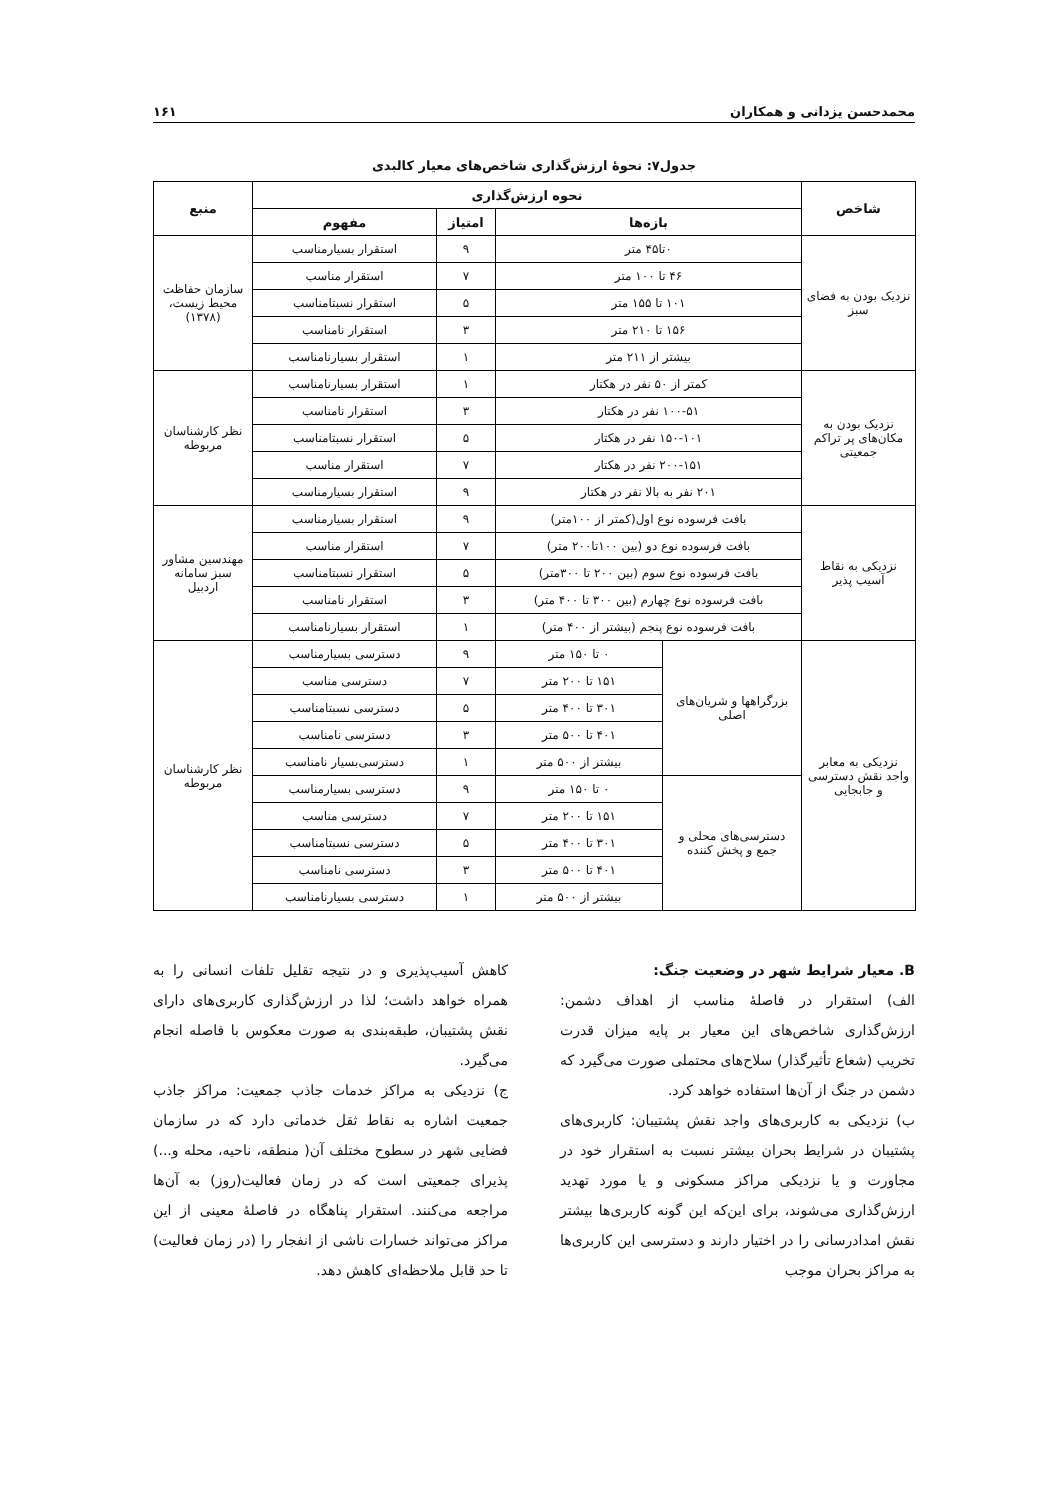محمدحسن یزدانی و همکاران ۱۶۱
جدول۷: نحوهٔ ارزش‌گذاری شاخص‌های معیار کالبدی
| شاخص | نحوه ارزش‌گذاری | | | | منبع |
| --- | --- | --- | --- | --- | --- |
| | بازه‌ها | | امتیاز | مفهوم | |
| نزدیک بودن به فضای سبز | ۰تا۴۵ متر | | ۹ | استقرار بسیارمناسب | سازمان حفاظت محیط زیست،(۱۳۷۸) |
| | ۴۶ تا ۱۰۰ متر | | ۷ | استقرار مناسب | |
| | ۱۰۱ تا ۱۵۵ متر | | ۵ | استقرار نسبتامناسب | |
| | ۱۵۶ تا ۲۱۰ متر | | ۳ | استقرار نامناسب | |
| | بیشتر از ۲۱۱ متر | | ۱ | استقرار بسیارنامناسب | |
| نزدیک بودن به مکان‌های پر تراکم جمعیتی | کمتر از ۵۰ نفر در هکتار | | ۱ | استقرار بسیارنامناسب | نظر کارشناسان مربوطه |
| | ۱۰۰-۵۱ نفر در هکتار | | ۳ | استقرار نامناسب | |
| | ۱۵۰-۱۰۱ نفر در هکتار | | ۵ | استقرار نسبتامناسب | |
| | ۲۰۰-۱۵۱ نفر در هکتار | | ۷ | استقرار مناسب | |
| | ۲۰۱ نفر به بالا نفر در هکتار | | ۹ | استقرار بسیارمناسب | |
| نزدیکی به نقاط آسیب پذیر | بافت فرسوده نوع اول(کمتر از ۱۰۰متر) | | ۹ | استقرار بسیارمناسب | مهندسین مشاور سبز سامانه اردبیل |
| | بافت فرسوده نوع دو (بین ۱۰۰تا۲۰۰ متر) | | ۷ | استقرار مناسب | |
| | بافت فرسوده نوع سوم (بین ۲۰۰ تا ۳۰۰متر) | | ۵ | استقرار نسبتامناسب | |
| | بافت فرسوده نوع چهارم (بین ۳۰۰ تا ۴۰۰ متر) | | ۳ | استقرار نامناسب | |
| | بافت فرسوده نوع پنجم (بیشتر از ۴۰۰ متر) | | ۱ | استقرار بسیارنامناسب | |
| نزدیکی به معابر واجد نقش دسترسی و جابجایی | بزرگراهها و شریان‌های اصلی | ۰ تا ۱۵۰ متر | ۹ | دسترسی بسیارمناسب | نظر کارشناسان مربوطه |
| | | ۱۵۱ تا ۲۰۰ متر | ۷ | دسترسی مناسب | |
| | | ۳۰۱ تا ۴۰۰ متر | ۵ | دسترسی نسبتامناسب | |
| | | ۴۰۱ تا ۵۰۰ متر | ۳ | دسترسی نامناسب | |
| | | بیشتر از ۵۰۰ متر | ۱ | دسترسی‌بسیار نامناسب | |
| | دسترسی‌های محلی و جمع و پخش کننده | ۰ تا ۱۵۰ متر | ۹ | دسترسی بسیارمناسب | |
| | | ۱۵۱ تا ۲۰۰ متر | ۷ | دسترسی مناسب | |
| | | ۳۰۱ تا ۴۰۰ متر | ۵ | دسترسی نسبتامناسب | |
| | | ۴۰۱ تا ۵۰۰ متر | ۳ | دسترسی نامناسب | |
| | | بیشتر از ۵۰۰ متر | ۱ | دسترسی بسیارنامناسب | |
B. معیار شرایط شهر در وضعیت جنگ:
الف) استقرار در فاصلهٔ مناسب از اهداف دشمن: ارزش‌گذاری شاخص‌های این معیار بر پایه میزان قدرت تخریب (شعاع تأثیرگذار) سلاح‌های محتملی صورت می‌گیرد که دشمن در جنگ از آن‌ها استفاده خواهد کرد.
ب) نزدیکی به کاربری‌های واجد نقش پشتیبان: کاربری‌های پشتیبان در شرایط بحران بیشتر نسبت به استقرار خود در مجاورت و یا نزدیکی مراکز مسکونی و یا مورد تهدید ارزش‌گذاری می‌شوند، برای این‌که این گونه کاربری‌ها بیشتر نقش امدادرسانی را در اختیار دارند و دسترسی این کاربری‌ها به مراکز بحران موجب
کاهش آسیب‌پذیری و در نتیجه تقلیل تلفات انسانی را به همراه خواهد داشت؛ لذا در ارزش‌گذاری کاربری‌های دارای نقش پشتیبان، طبقه‌بندی به صورت معکوس با فاصله انجام می‌گیرد.
ج) نزدیکی به مراکز خدمات جاذب جمعیت: مراکز جاذب جمعیت اشاره به نقاط ثقل خدماتی دارد که در سازمان فضایی شهر در سطوح مختلف آن( منطقه، ناحیه، محله و...) پذیرای جمعیتی است که در زمان فعالیت(روز) به آن‌ها مراجعه می‌کنند. استقرار پناهگاه در فاصلهٔ معینی از این مراکز می‌تواند خسارات ناشی از انفجار را (در زمان فعالیت) تا حد قابل ملاحظه‌ای کاهش دهد.